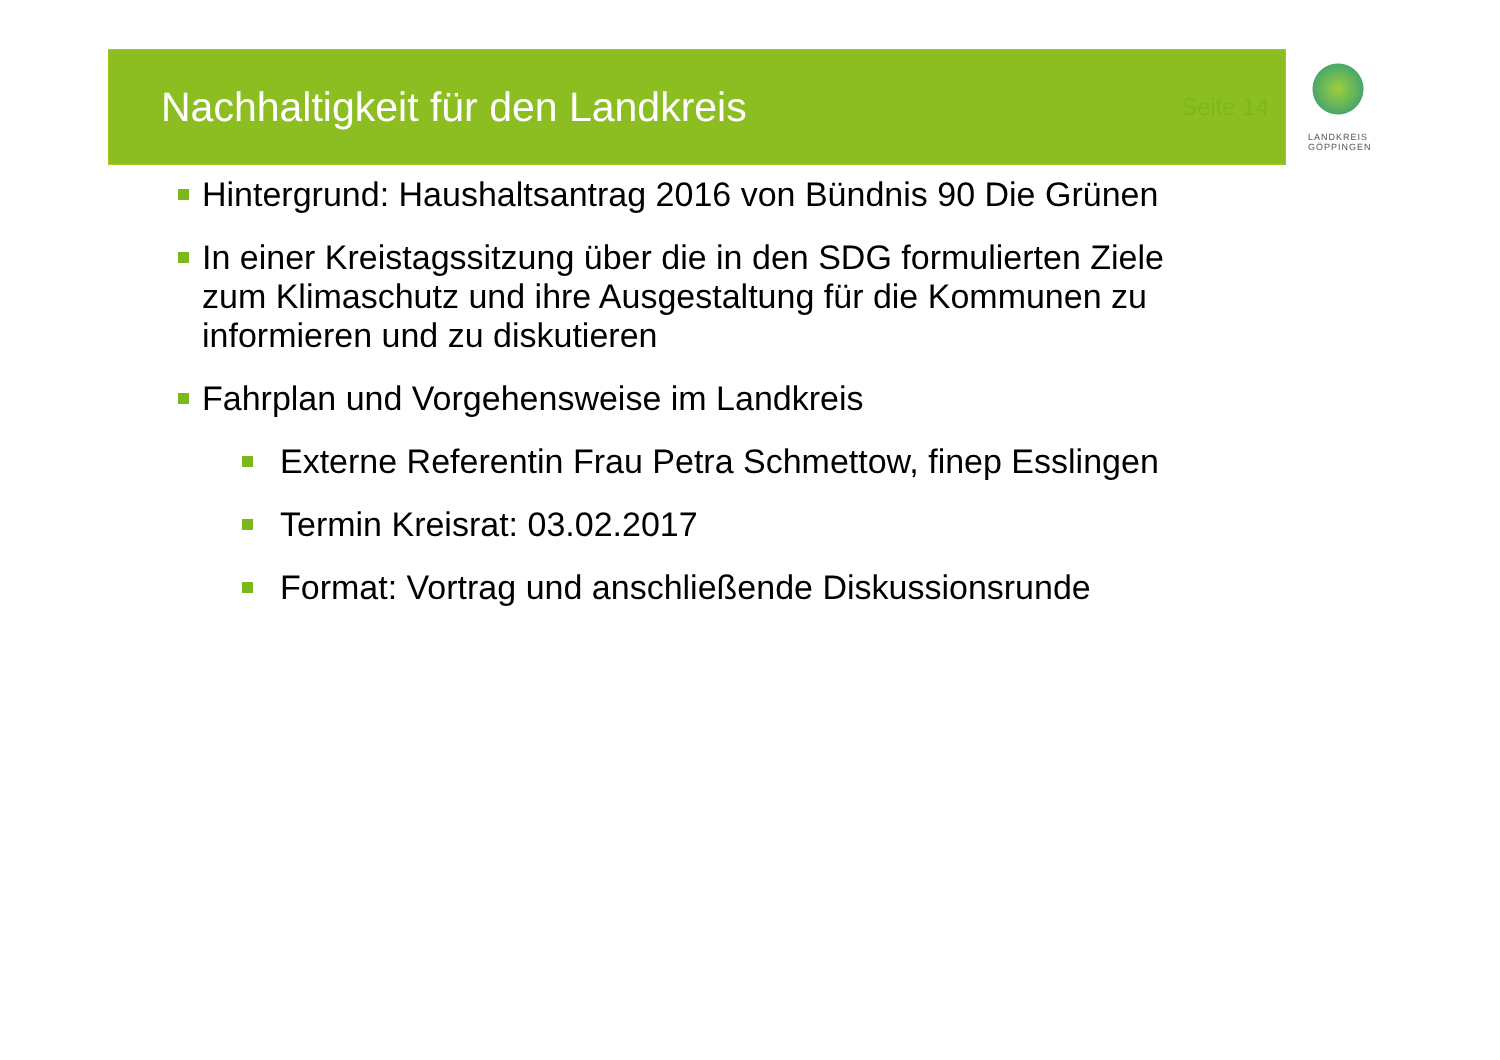Nachhaltigkeit für den Landkreis
Seite 14
LANDKREIS
GÖPPINGEN
Hintergrund: Haushaltsantrag 2016 von Bündnis 90 Die Grünen
In einer Kreistagssitzung über die in den SDG formulierten Ziele zum Klimaschutz und ihre Ausgestaltung für die Kommunen zu informieren und zu diskutieren
Fahrplan und Vorgehensweise im Landkreis
Externe Referentin Frau Petra Schmettow, finep Esslingen
Termin Kreisrat: 03.02.2017
Format: Vortrag und anschließende Diskussionsrunde